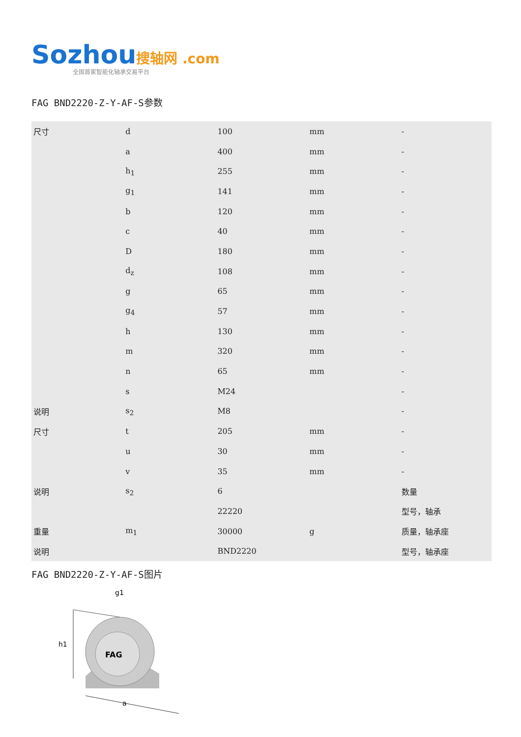Sozhou搜轴网 .com
全国首家智能化轴承交易平台
FAG BND2220-Z-Y-AF-S参数
| 尺寸 | d | 100 | mm | - |
| | a | 400 | mm | - |
| | h<sub>1</sub> | 255 | mm | - |
| | g<sub>1</sub> | 141 | mm | - |
| | b | 120 | mm | - |
| | c | 40 | mm | - |
| | D | 180 | mm | - |
| | d<sub>z</sub> | 108 | mm | - |
| | g | 65 | mm | - |
| | g<sub>4</sub> | 57 | mm | - |
| | h | 130 | mm | - |
| | m | 320 | mm | - |
| | n | 65 | mm | - |
| | s | M24 | | - |
| 说明 | s<sub>2</sub> | M8 | | - |
| 尺寸 | t | 205 | mm | - |
| | u | 30 | mm | - |
| | v | 35 | mm | - |
| 说明 | s<sub>2</sub> | 6 | | 数量 |
| | | 22220 | | 型号，轴承 |
| 重量 | m<sub>1</sub> | 30000 | g | 质量，轴承座 |
| 说明 | | BND2220 | | 型号，轴承座 |
FAG BND2220-Z-Y-AF-S图片
FAG
h1
a
g1